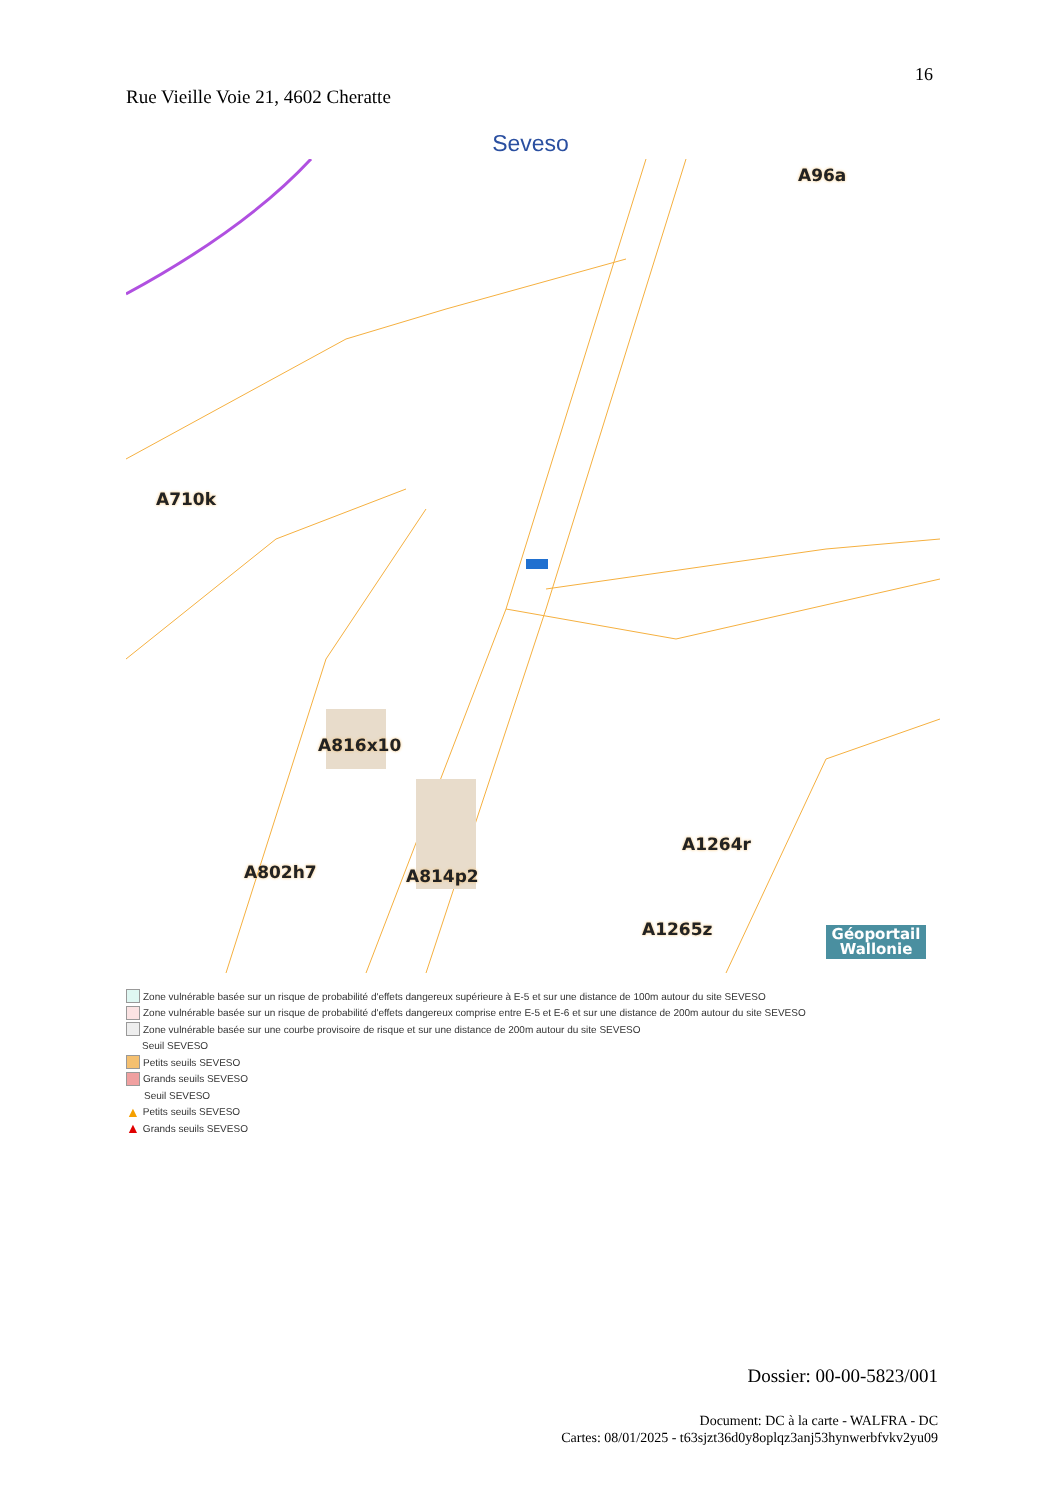16
Rue Vieille Voie 21, 4602 Cheratte
Seveso
A96a
A710k
A816x10
A802h7 A814p2
A1264r
A1265z
Géoportail
Wallonie
Zone vulnérable basée sur un risque de probabilité d'effets dangereux supérieure à E-5 et sur une distance de 100m autour du site SEVESO
Zone vulnérable basée sur un risque de probabilité d'effets dangereux comprise entre E-5 et E-6 et sur une distance de 200m autour du site SEVESO
Zone vulnérable basée sur une courbe provisoire de risque et sur une distance de 200m autour du site SEVESO
Seuil SEVESO
Petits seuils SEVESO
Grands seuils SEVESO
Seuil SEVESO
▲ Petits seuils SEVESO
▲ Grands seuils SEVESO
Dossier: 00-00-5823/001
Document: DC à la carte - WALFRA - DC
Cartes: 08/01/2025 - t63sjzt36d0y8oplqz3anj53hynwerbfvkv2yu09